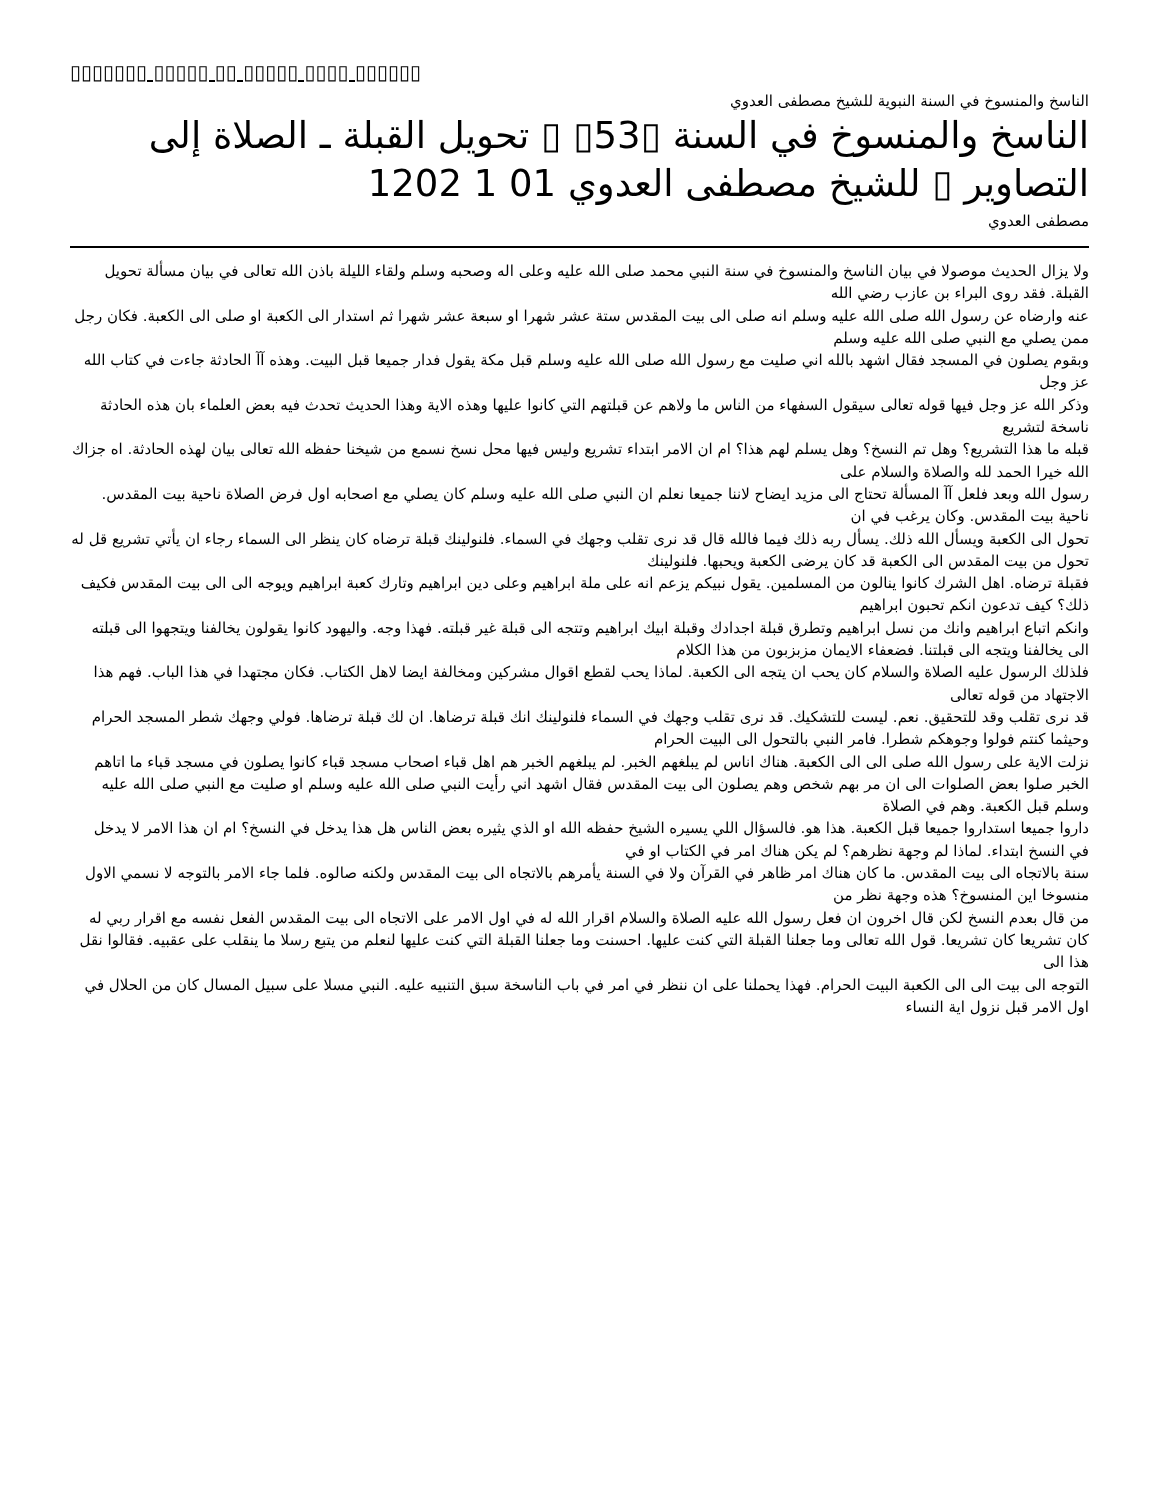▯▯▯▯▯▯▯ ▯▯▯▯▯ ▯▯ ▯▯▯▯▯ ▯▯▯▯ ▯▯▯▯▯▯
الناسخ والمنسوخ في السنة النبوية للشيخ مصطفى العدوي
الناسخ والمنسوخ في السنة ▯53▯ ▯ تحويل القبلة ـ الصلاة إلى التصاوير ▯ للشيخ مصطفى العدوي 01 1 1202
مصطفى العدوي
ولا يزال الحديث موصولا في بيان الناسخ والمنسوخ في سنة النبي محمد صلى الله عليه وعلى اله وصحبه وسلم ولقاء الليلة باذن الله تعالى في بيان مسألة تحويل القبلة. فقد روى البراء بن عازب رضي الله
عنه وارضاه عن رسول الله صلى الله عليه وسلم انه صلى الى بيت المقدس ستة عشر شهرا او سبعة عشر شهرا ثم استدار الى الكعبة او صلى الى الكعبة. فكان رجل ممن يصلي مع النبي صلى الله عليه وسلم
وبقوم يصلون في المسجد فقال اشهد بالله اني صليت مع رسول الله صلى الله عليه وسلم قبل مكة يقول فدار جميعا قبل البيت. وهذه آآ الحادثة جاءت في كتاب الله عز وجل
وذكر الله عز وجل فيها قوله تعالى سيقول السفهاء من الناس ما ولاهم عن قبلتهم التي كانوا عليها وهذه الاية وهذا الحديث تحدث فيه بعض العلماء بان هذه الحادثة ناسخة لتشريع
قبله ما هذا التشريع؟ وهل تم النسخ؟ وهل يسلم لهم هذا؟ ام ان الامر ابتداء تشريع وليس فيها محل نسخ نسمع من شيخنا حفظه الله تعالى بيان لهذه الحادثة. اه جزاك الله خيرا الحمد لله والصلاة والسلام على
رسول الله وبعد فلعل آآ المسألة تحتاج الى مزيد ايضاح لاننا جميعا نعلم ان النبي صلى الله عليه وسلم كان يصلي مع اصحابه اول فرض الصلاة ناحية بيت المقدس. ناحية بيت المقدس. وكان يرغب في ان
تحول الى الكعبة ويسأل الله ذلك. يسأل ربه ذلك فيما فالله قال قد نرى تقلب وجهك في السماء. فلنولينك قبلة ترضاه كان ينظر الى السماء رجاء ان يأتي تشريع قل له تحول من بيت المقدس الى الكعبة قد كان يرضى الكعبة ويحبها. فلنولينك
فقبلة ترضاه. اهل الشرك كانوا ينالون من المسلمين. يقول نبيكم يزعم انه على ملة ابراهيم وعلى دين ابراهيم وتارك كعبة ابراهيم ويوجه الى الى بيت المقدس فكيف ذلك؟ كيف تدعون انكم تحبون ابراهيم
وانكم اتباع ابراهيم وانك من نسل ابراهيم وتطرق قبلة اجدادك وقبلة ابيك ابراهيم وتتجه الى قبلة غير قبلته. فهذا وجه. واليهود كانوا يقولون يخالفنا ويتجهوا الى قبلته الى يخالفنا ويتجه الى قبلتنا. فضعفاء الايمان مزبزبون من هذا الكلام
فلذلك الرسول عليه الصلاة والسلام كان يحب ان يتجه الى الكعبة. لماذا يحب لقطع اقوال مشركين ومخالفة ايضا لاهل الكتاب. فكان مجتهدا في هذا الباب. فهم هذا الاجتهاد من قوله تعالى
قد نرى تقلب وقد للتحقيق. نعم. ليست للتشكيك. قد نرى تقلب وجهك في السماء فلنولينك انك قبلة ترضاها. ان لك قبلة ترضاها. فولي وجهك شطر المسجد الحرام وحيثما كنتم فولوا وجوهكم شطرا. فامر النبي بالتحول الى البيت الحرام
نزلت الاية على رسول الله صلى الى الى الكعبة. هناك اناس لم يبلغهم الخبر. لم يبلغهم الخبر هم اهل قباء اصحاب مسجد قباء كانوا يصلون في مسجد قباء ما اتاهم
الخبر صلوا بعض الصلوات الى ان مر بهم شخص وهم يصلون الى بيت المقدس فقال اشهد اني رأيت النبي صلى الله عليه وسلم او صليت مع النبي صلى الله عليه وسلم قبل الكعبة. وهم في الصلاة
داروا جميعا استداروا جميعا قبل الكعبة. هذا هو. فالسؤال اللي يسيره الشيخ حفظه الله او الذي يثيره بعض الناس هل هذا يدخل في النسخ؟ ام ان هذا الامر لا يدخل في النسخ ابتداء. لماذا لم وجهة نظرهم؟ لم يكن هناك امر في الكتاب او في
سنة بالاتجاه الى بيت المقدس. ما كان هناك امر ظاهر في القرآن ولا في السنة يأمرهم بالاتجاه الى بيت المقدس ولكنه صالوه. فلما جاء الامر بالتوجه لا نسمي الاول منسوخا اين المنسوخ؟ هذه وجهة نظر من
من قال بعدم النسخ لكن قال اخرون ان فعل رسول الله عليه الصلاة والسلام اقرار الله له في اول الامر على الاتجاه الى بيت المقدس الفعل نفسه مع اقرار ربي له
كان تشريعا كان تشريعا. قول الله تعالى وما جعلنا القبلة التي كنت عليها. احسنت وما جعلنا القبلة التي كنت عليها لنعلم من يتبع رسلا ما ينقلب على عقبيه. فقالوا نقل هذا الى
التوجه الى بيت الى الى الكعبة البيت الحرام. فهذا يحملنا على ان ننظر في امر في باب الناسخة سبق التنبيه عليه. النبي مسلا على سبيل المسال كان من الحلال في اول الامر قبل نزول اية النساء